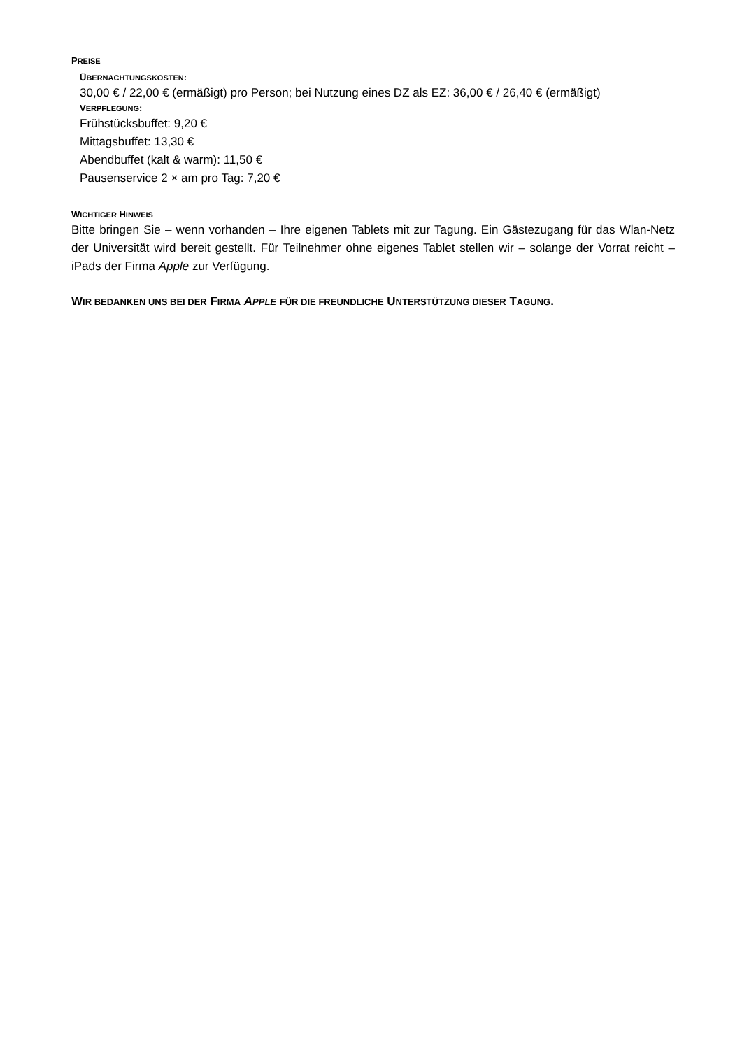PREISE
ÜBERNACHTUNGSKOSTEN:
30,00 € / 22,00 € (ermäßigt) pro Person; bei Nutzung eines DZ als EZ: 36,00 € / 26,40 € (ermäßigt)
VERPFLEGUNG:
Frühstücksbuffet: 9,20 €
Mittagsbuffet: 13,30 €
Abendbuffet (kalt & warm): 11,50 €
Pausenservice 2 × am pro Tag: 7,20 €
WICHTIGER HINWEIS
Bitte bringen Sie – wenn vorhanden – Ihre eigenen Tablets mit zur Tagung. Ein Gästezugang für das Wlan-Netz der Universität wird bereit gestellt. Für Teilnehmer ohne eigenes Tablet stellen wir – solange der Vorrat reicht – iPads der Firma Apple zur Verfügung.
WIR BEDANKEN UNS BEI DER FIRMA APPLE FÜR DIE FREUNDLICHE UNTERSTÜTZUNG DIESER TAGUNG.